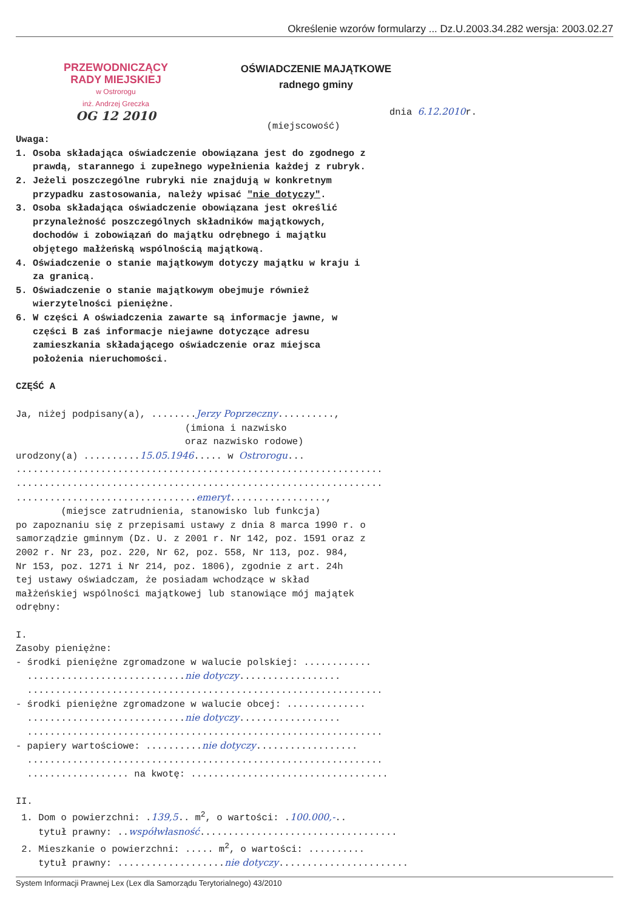Określenie wzorów formularzy ... Dz.U.2003.34.282 wersja: 2003.02.27
PRZEWODNICZĄCY
RADY MIEJSKIEJ
w Ostrorogu
inż. Andrzej Greczka
OG 12 2010
OŚWIADCZENIE MAJĄTKOWE
radnego gminy
dnia 6.12.2010r.
(miejscowość)
Uwaga: 1. Osoba składająca oświadczenie obowiązana jest do zgodnego z prawdą, starannego i zupełnego wypełnienia każdej z rubryk. 2. Jeżeli poszczególne rubryki nie znajdują w konkretnym przypadku zastosowania, należy wpisać "nie dotyczy". 3. Osoba składająca oświadczenie obowiązana jest określić przynależność poszczególnych składników majątkowych, dochodów i zobowiązań do majątku odrębnego i majątku objętego małżeńską wspólnością majątkową. 4. Oświadczenie o stanie majątkowym dotyczy majątku w kraju i za granicą. 5. Oświadczenie o stanie majątkowym obejmuje również wierzytelności pieniężne. 6. W części A oświadczenia zawarte są informacje jawne, w części B zaś informacje niejawne dotyczące adresu zamieszkania składającego oświadczenie oraz miejsca położenia nieruchomości. CZĘŚĆ A Ja, niżej podpisany(a), ........Jerzy Poprzeczny.........., (imiona i nazwisko oraz nazwisko rodowe) urodzony(a) ..........15.05.1946..... w Ostrorogu... ................................................................. ................................................................. ................................emeryt................., (miejsce zatrudnienia, stanowisko lub funkcja) po zapoznaniu się z przepisami ustawy z dnia 8 marca 1990 r. o samorządzie gminnym (Dz. U. z 2001 r. Nr 142, poz. 1591 oraz z 2002 r. Nr 23, poz. 220, Nr 62, poz. 558, Nr 113, poz. 984, Nr 153, poz. 1271 i Nr 214, poz. 1806), zgodnie z art. 24h tej ustawy oświadczam, że posiadam wchodzące w skład małżeńskiej wspólności majątkowej lub stanowiące mój majątek odrębny: I. Zasoby pieniężne: - środki pieniężne zgromadzone w walucie polskiej: ............ ............................nie dotyczy.................. ............................................................... - środki pieniężne zgromadzone w walucie obcej: .............. ............................nie dotyczy.................. ............................................................... - papiery wartościowe: ..........nie dotyczy.................. ............................................................... .................. na kwotę: ................................... II. 1. Dom o powierzchni: .139,5.. m<sup>2</sup>, o wartości: .100.000,-.. tytuł prawny: ..współwłasność................................... 2. Mieszkanie o powierzchni: ..... m<sup>2</sup>, o wartości: .......... tytuł prawny: ...................nie dotyczy.......................
System Informacji Prawnej Lex (Lex dla Samorządu Terytorialnego) 43/2010